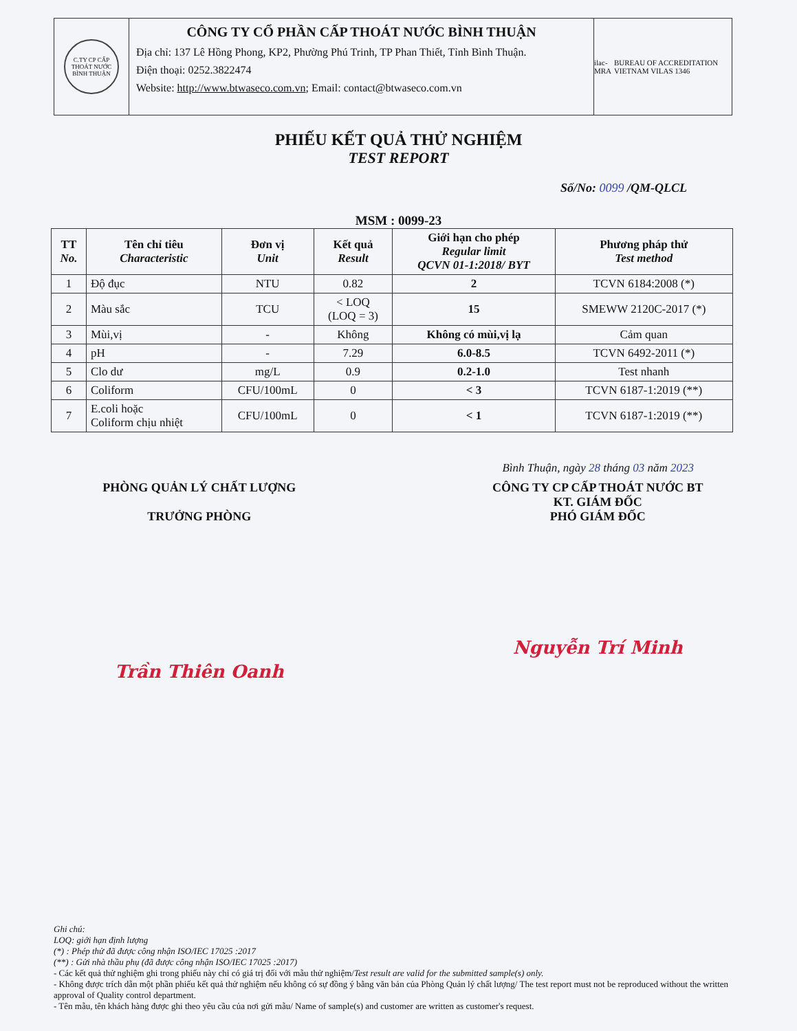C.TY CP CẤP THOÁT NƯỚC BÌNH THUẬN
CÔNG TY CỔ PHẦN CẤP THOÁT NƯỚC BÌNH THUẬN
Địa chỉ: 137 Lê Hồng Phong, KP2, Phường Phú Trinh, TP Phan Thiết, Tỉnh Bình Thuận.
Điện thoại: 0252.3822474
Website: http://www.btwaseco.com.vn; Email: contact@btwaseco.com.vn
ilac-MRA BUREAU OF ACCREDITATION VIETNAM VILAS 1346
PHIẾU KẾT QUẢ THỬ NGHIỆM
TEST REPORT
Số/No: 0099 /QM-QLCL
MSM : 0099-23
| TT No. | Tên chỉ tiêu Characteristic | Đơn vị Unit | Kết quả Result | Giới hạn cho phép Regular limit QCVN 01-1:2018/ BYT | Phương pháp thử Test method |
| --- | --- | --- | --- | --- | --- |
| 1 | Độ đục | NTU | 0.82 | 2 | TCVN 6184:2008 (*) |
| 2 | Màu sắc | TCU | < LOQ (LOQ = 3) | 15 | SMEWW 2120C-2017 (*) |
| 3 | Mùi,vị | - | Không | Không có mùi,vị lạ | Cảm quan |
| 4 | pH | - | 7.29 | 6.0-8.5 | TCVN 6492-2011 (*) |
| 5 | Clo dư | mg/L | 0.9 | 0.2-1.0 | Test nhanh |
| 6 | Coliform | CFU/100mL | 0 | < 3 | TCVN 6187-1:2019 (**) |
| 7 | E.coli hoặc Coliform chịu nhiệt | CFU/100mL | 0 | < 1 | TCVN 6187-1:2019 (**) |
Bình Thuận, ngày 28 tháng 03 năm 2023
PHÒNG QUẢN LÝ CHẤT LƯỢNG
TRƯỞNG PHÒNG
Trần Thiên Oanh
CÔNG TY CP CẤP THOÁT NƯỚC BT
KT. GIÁM ĐỐC
PHÓ GIÁM ĐỐC
Nguyễn Trí Minh
Ghi chú:
LOQ: giới hạn định lượng
(*) : Phép thử đã được công nhận ISO/IEC 17025 :2017
(**) : Gửi nhà thầu phụ (đã được công nhận ISO/IEC 17025 :2017)
- Các kết quả thử nghiệm ghi trong phiếu này chỉ có giá trị đối với mẫu thử nghiệm/Test result are valid for the submitted sample(s) only.
- Không được trích dẫn một phần phiếu kết quả thử nghiệm nếu không có sự đồng ý bằng văn bản của Phòng Quản lý chất lượng/ The test report must not be reproduced without the written approval of Quality control department.
- Tên mẫu, tên khách hàng được ghi theo yêu cầu của nơi gửi mẫu/ Name of sample(s) and customer are written as customer's request.